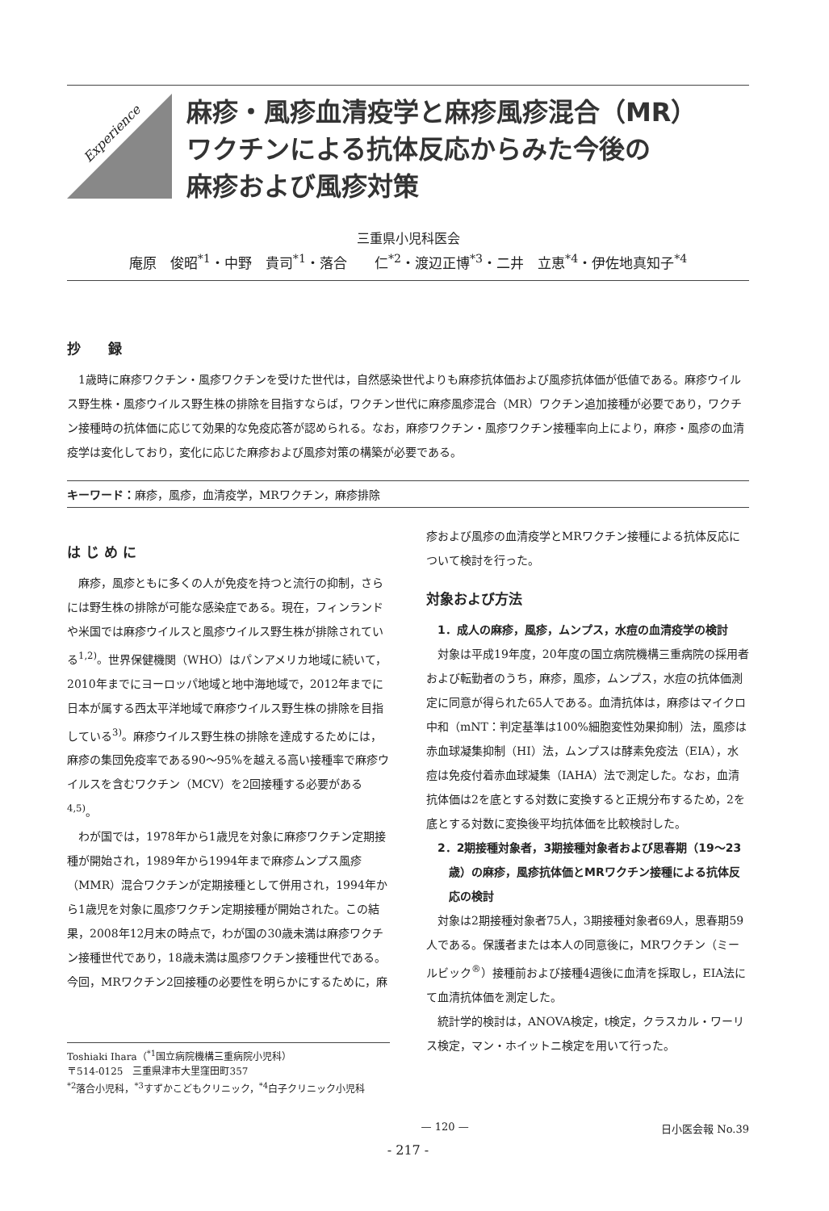Experience
麻疹・風疹血清疫学と麻疹風疹混合（MR）
ワクチンによる抗体反応からみた今後の
麻疹および風疹対策
三重県小児科医会
庵原　俊昭<sup>*1</sup>・中野　貴司<sup>*1</sup>・落合　　仁<sup>*2</sup>・渡辺正博<sup>*3</sup>・二井　立恵<sup>*4</sup>・伊佐地真知子<sup>*4</sup>
抄　　録
1歳時に麻疹ワクチン・風疹ワクチンを受けた世代は，自然感染世代よりも麻疹抗体価および風疹抗体価が低値である。麻疹ウイルス野生株・風疹ウイルス野生株の排除を目指すならば，ワクチン世代に麻疹風疹混合（MR）ワクチン追加接種が必要であり，ワクチン接種時の抗体価に応じて効果的な免疫応答が認められる。なお，麻疹ワクチン・風疹ワクチン接種率向上により，麻疹・風疹の血清疫学は変化しており，変化に応じた麻疹および風疹対策の構築が必要である。
キーワード：麻疹，風疹，血清疫学，MRワクチン，麻疹排除
は じ め に
麻疹，風疹ともに多くの人が免疫を持つと流行の抑制，さらには野生株の排除が可能な感染症である。現在，フィンランドや米国では麻疹ウイルスと風疹ウイルス野生株が排除されている<sup>1,2)</sup>。世界保健機関（WHO）はパンアメリカ地域に続いて，2010年までにヨーロッパ地域と地中海地域で，2012年までに日本が属する西太平洋地域で麻疹ウイルス野生株の排除を目指している<sup>3)</sup>。麻疹ウイルス野生株の排除を達成するためには，麻疹の集団免疫率である90～95%を越える高い接種率で麻疹ウイルスを含むワクチン（MCV）を2回接種する必要がある<sup>4,5)</sup>。
わが国では，1978年から1歳児を対象に麻疹ワクチン定期接種が開始され，1989年から1994年まで麻疹ムンプス風疹（MMR）混合ワクチンが定期接種として併用され，1994年から1歳児を対象に風疹ワクチン定期接種が開始された。この結果，2008年12月末の時点で，わが国の30歳未満は麻疹ワクチン接種世代であり，18歳未満は風疹ワクチン接種世代である。今回，MRワクチン2回接種の必要性を明らかにするために，麻
Toshiaki Ihara（<sup>*1</sup>国立病院機構三重病院小児科）
〒514-0125　三重県津市大里窪田町357
<sup>*2</sup>落合小児科，<sup>*3</sup>すずかこどもクリニック，<sup>*4</sup>白子クリニック小児科
疹および風疹の血清疫学とMRワクチン接種による抗体反応について検討を行った。
対象および方法
1．成人の麻疹，風疹，ムンプス，水痘の血清疫学の検討
対象は平成19年度，20年度の国立病院機構三重病院の採用者および転勤者のうち，麻疹，風疹，ムンプス，水痘の抗体価測定に同意が得られた65人である。血清抗体は，麻疹はマイクロ中和（mNT：判定基準は100%細胞変性効果抑制）法，風疹は赤血球凝集抑制（HI）法，ムンプスは酵素免疫法（EIA），水痘は免疫付着赤血球凝集（IAHA）法で測定した。なお，血清抗体価は2を底とする対数に変換すると正規分布するため，2を底とする対数に変換後平均抗体価を比較検討した。
2．2期接種対象者，3期接種対象者および思春期（19～23歳）の麻疹，風疹抗体価とMRワクチン接種による抗体反応の検討
対象は2期接種対象者75人，3期接種対象者69人，思春期59人である。保護者または本人の同意後に，MRワクチン（ミールビック<sup>®</sup>）接種前および接種4週後に血清を採取し，EIA法にて血清抗体価を測定した。
統計学的検討は，ANOVA検定，t検定，クラスカル・ワーリス検定，マン・ホイットニ検定を用いて行った。
— 120 — 日小医会報 No.39
- 217 -